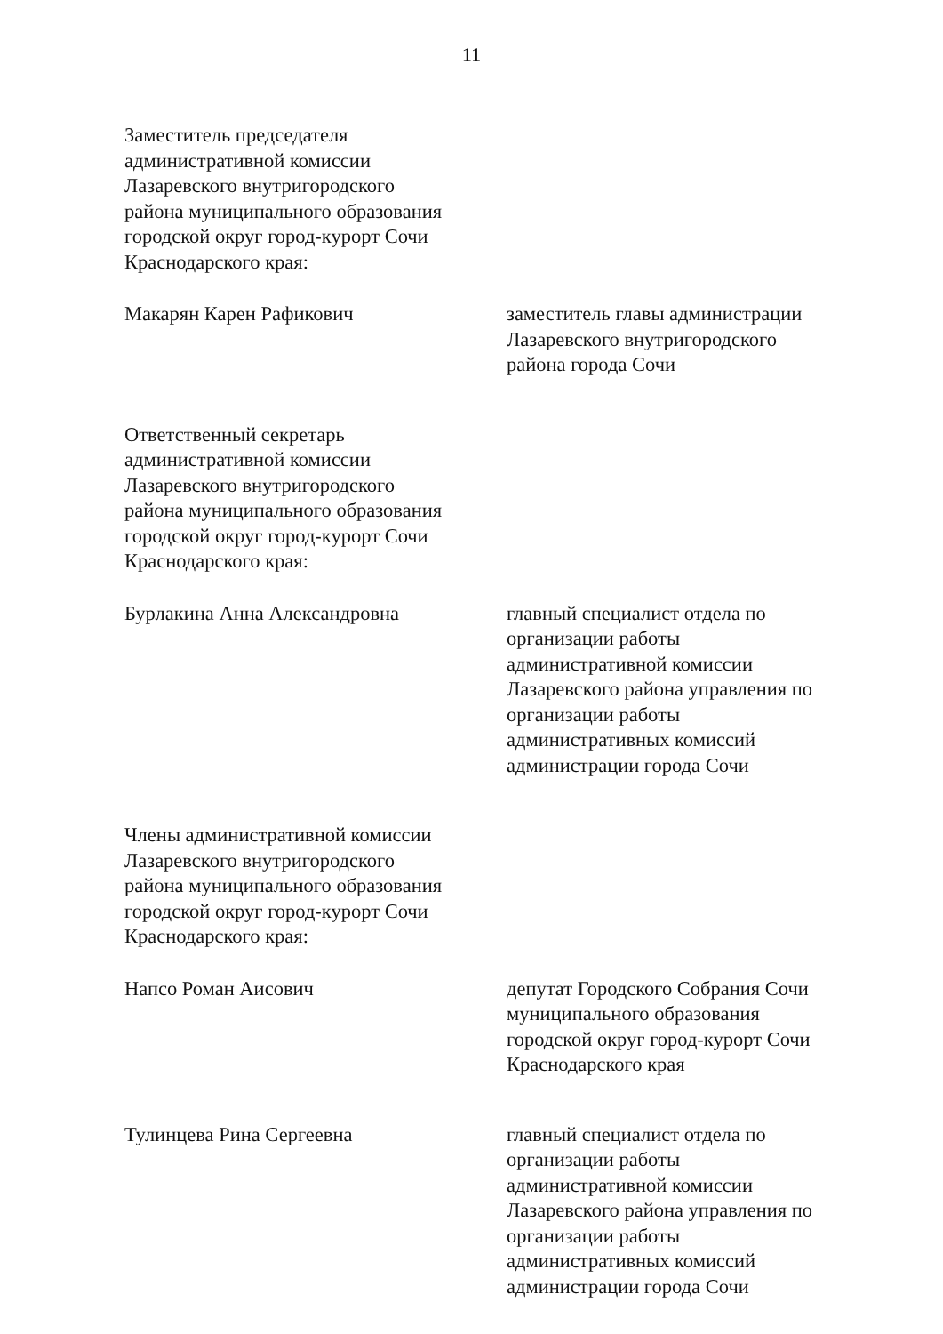11
Заместитель председателя
административной комиссии
Лазаревского внутригородского
района муниципального образования
городской округ город-курорт Сочи
Краснодарского края:
Макарян Карен Рафикович заместитель главы администрации
Лазаревского внутригородского
района города Сочи
Ответственный секретарь
административной комиссии
Лазаревского внутригородского
района муниципального образования
городской округ город-курорт Сочи
Краснодарского края:
Бурлакина Анна Александровна главный специалист отдела по
организации работы
административной комиссии
Лазаревского района управления по
организации работы
административных комиссий
администрации города Сочи
Члены административной комиссии
Лазаревского внутригородского
района муниципального образования
городской округ город-курорт Сочи
Краснодарского края:
Напсо Роман Аисович депутат Городского Собрания Сочи
муниципального образования
городской округ город-курорт Сочи
Краснодарского края
Тулинцева Рина Сергеевна главный специалист отдела по
организации работы
административной комиссии
Лазаревского района управления по
организации работы
административных комиссий
администрации города Сочи